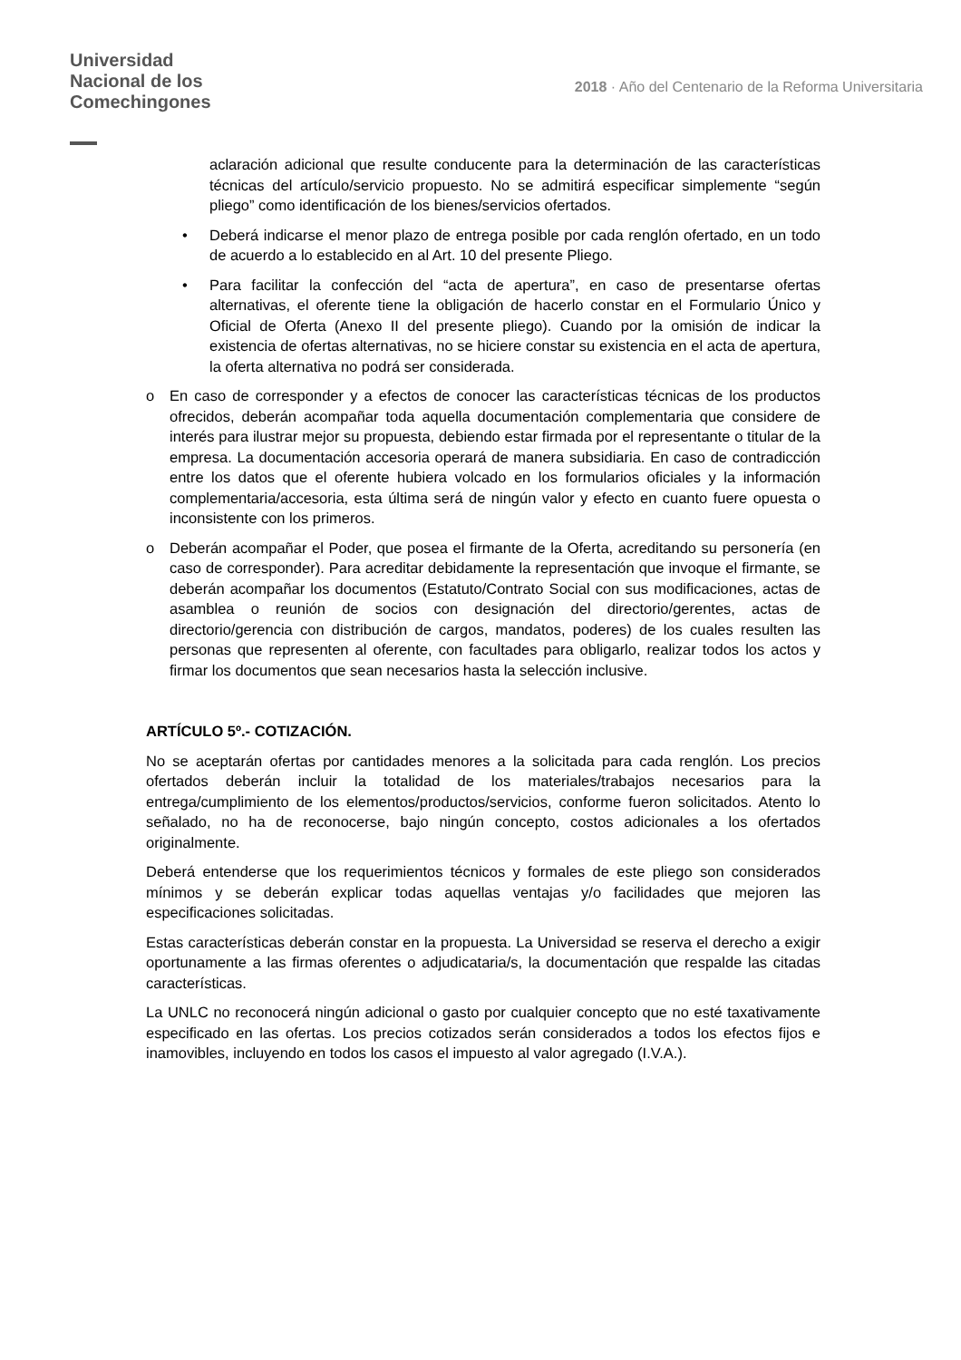Universidad
Nacional de los
Comechingones
2018 · Año del Centenario de la Reforma Universitaria
aclaración adicional que resulte conducente para la determinación de las características técnicas del artículo/servicio propuesto. No se admitirá especificar simplemente “según pliego” como identificación de los bienes/servicios ofertados.
• Deberá indicarse el menor plazo de entrega posible por cada renglón ofertado, en un todo de acuerdo a lo establecido en al Art. 10 del presente Pliego.
• Para facilitar la confección del “acta de apertura”, en caso de presentarse ofertas alternativas, el oferente tiene la obligación de hacerlo constar en el Formulario Único y Oficial de Oferta (Anexo II del presente pliego). Cuando por la omisión de indicar la existencia de ofertas alternativas, no se hiciere constar su existencia en el acta de apertura, la oferta alternativa no podrá ser considerada.
o En caso de corresponder y a efectos de conocer las características técnicas de los productos ofrecidos, deberán acompañar toda aquella documentación complementaria que considere de interés para ilustrar mejor su propuesta, debiendo estar firmada por el representante o titular de la empresa. La documentación accesoria operará de manera subsidiaria. En caso de contradicción entre los datos que el oferente hubiera volcado en los formularios oficiales y la información complementaria/accesoria, esta última será de ningún valor y efecto en cuanto fuere opuesta o inconsistente con los primeros.
o Deberán acompañar el Poder, que posea el firmante de la Oferta, acreditando su personería (en caso de corresponder). Para acreditar debidamente la representación que invoque el firmante, se deberán acompañar los documentos (Estatuto/Contrato Social con sus modificaciones, actas de asamblea o reunión de socios con designación del directorio/gerentes, actas de directorio/gerencia con distribución de cargos, mandatos, poderes) de los cuales resulten las personas que representen al oferente, con facultades para obligarlo, realizar todos los actos y firmar los documentos que sean necesarios hasta la selección inclusive.
ARTÍCULO 5º.- COTIZACIÓN.
No se aceptarán ofertas por cantidades menores a la solicitada para cada renglón. Los precios ofertados deberán incluir la totalidad de los materiales/trabajos necesarios para la entrega/cumplimiento de los elementos/productos/servicios, conforme fueron solicitados. Atento lo señalado, no ha de reconocerse, bajo ningún concepto, costos adicionales a los ofertados originalmente.
Deberá entenderse que los requerimientos técnicos y formales de este pliego son considerados mínimos y se deberán explicar todas aquellas ventajas y/o facilidades que mejoren las especificaciones solicitadas.
Estas características deberán constar en la propuesta. La Universidad se reserva el derecho a exigir oportunamente a las firmas oferentes o adjudicataria/s, la documentación que respalde las citadas características.
La UNLC no reconocerá ningún adicional o gasto por cualquier concepto que no esté taxativamente especificado en las ofertas. Los precios cotizados serán considerados a todos los efectos fijos e inamovibles, incluyendo en todos los casos el impuesto al valor agregado (I.V.A.).